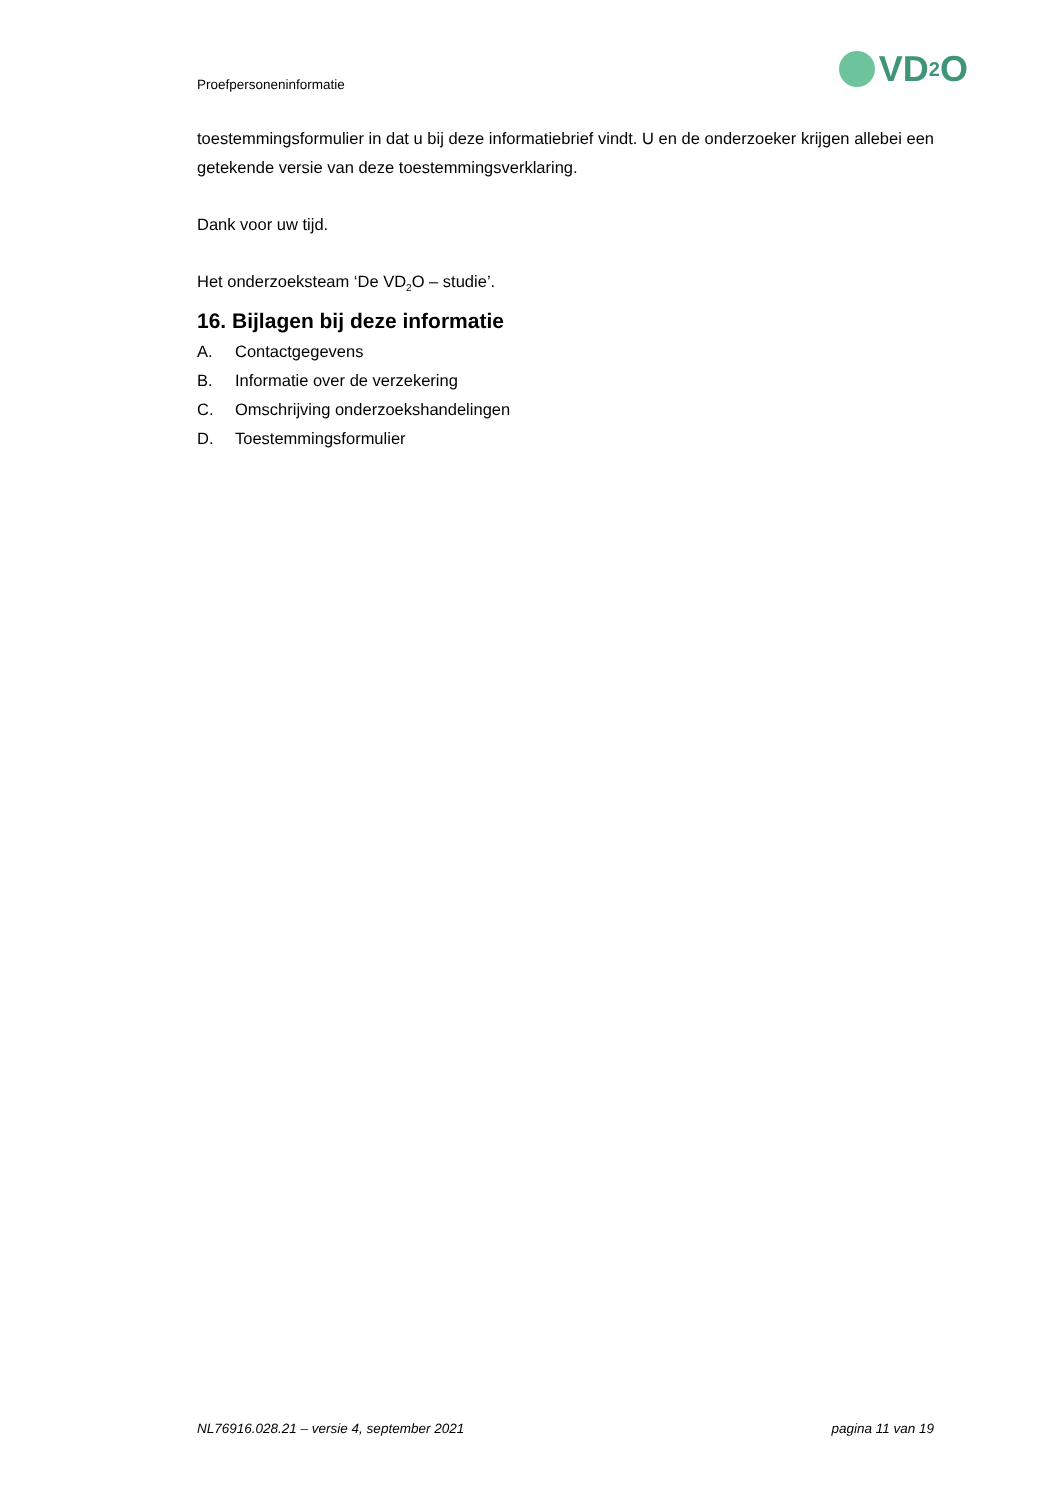Proefpersoneninformatie
VD<sub>2</sub>O
toestemmingsformulier in dat u bij deze informatiebrief vindt. U en de onderzoeker krijgen allebei een getekende versie van deze toestemmingsverklaring.
Dank voor uw tijd.
Het onderzoeksteam ‘De VD<sub>2</sub>O – studie’.
16. Bijlagen bij deze informatie
A. Contactgegevens
B. Informatie over de verzekering
C. Omschrijving onderzoekshandelingen
D. Toestemmingsformulier
NL76916.028.21 – versie 4, september 2021 pagina 11 van 19